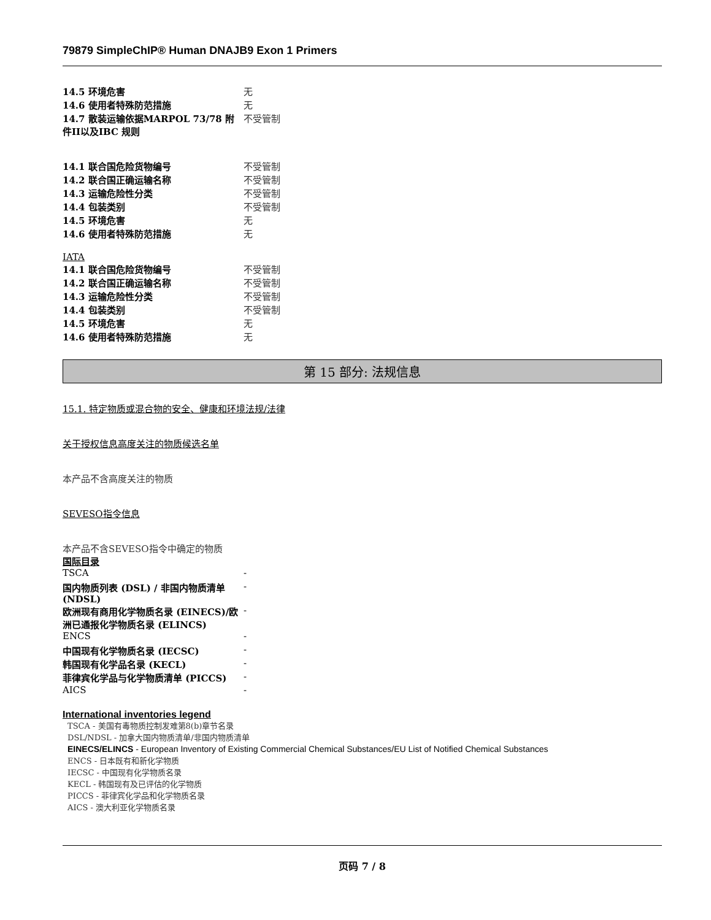79879 SimpleChIP® Human DNAJB9 Exon 1 Primers
| 14.5 环境危害 | 无 |
| 14.6 使用者特殊防范措施 | 无 |
| 14.7 散装运输依据MARPOL 73/78 附件II以及IBC 规则 | 不受管制 |
| 14.1 联合国危险货物编号 | 不受管制 |
| 14.2 联合国正确运输名称 | 不受管制 |
| 14.3 运输危险性分类 | 不受管制 |
| 14.4 包装类别 | 不受管制 |
| 14.5 环境危害 | 无 |
| 14.6 使用者特殊防范措施 | 无 |
IATA
| 14.1 联合国危险货物编号 | 不受管制 |
| 14.2 联合国正确运输名称 | 不受管制 |
| 14.3 运输危险性分类 | 不受管制 |
| 14.4 包装类别 | 不受管制 |
| 14.5 环境危害 | 无 |
| 14.6 使用者特殊防范措施 | 无 |
第 15 部分: 法规信息
15.1. 特定物质或混合物的安全、健康和环境法规/法律
关于授权信息高度关注的物质候选名单
本产品不含高度关注的物质
SEVESO指令信息
本产品不含SEVESO指令中确定的物质
国际目录
| TSCA | - |
| 国内物质列表 (DSL) / 非国内物质清单 (NDSL) | - |
| 欧洲现有商用化学物质名录 (EINECS)/欧洲已通报化学物质名录 (ELINCS) | - |
| ENCS | - |
| 中国现有化学物质名录 (IECSC) | - |
| 韩国现有化学品名录 (KECL) | - |
| 菲律宾化学品与化学物质清单 (PICCS) | - |
| AICS | - |
International inventories legend
TSCA - 美国有毒物质控制发难第8(b)章节名录
DSL/NDSL - 加拿大国内物质清单/非国内物质清单
EINECS/ELINCS - European Inventory of Existing Commercial Chemical Substances/EU List of Notified Chemical Substances
ENCS - 日本既有和新化学物质
IECSC - 中国现有化学物质名录
KECL - 韩国现有及已评估的化学物质
PICCS - 菲律宾化学品和化学物质名录
AICS - 澳大利亚化学物质名录
页码 7 / 8